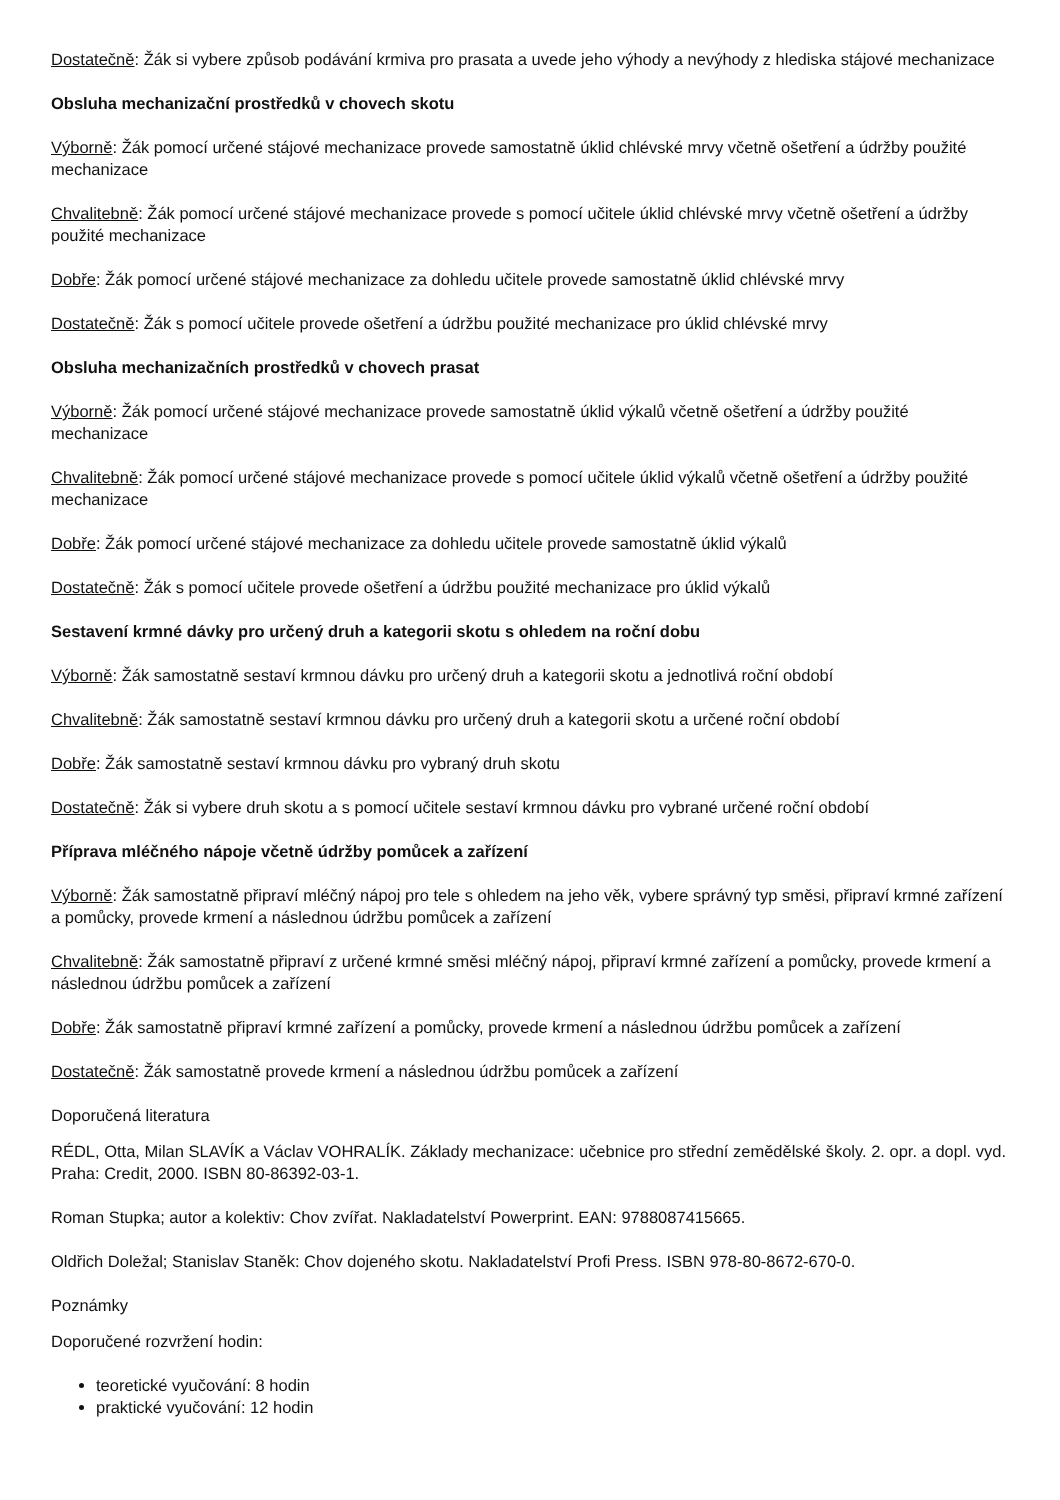Dostatečně: Žák si vybere způsob podávání krmiva pro prasata a uvede jeho výhody a nevýhody z hlediska stájové mechanizace
Obsluha mechanizační prostředků v chovech skotu
Výborně: Žák pomocí určené stájové mechanizace provede samostatně úklid chlévské mrvy včetně ošetření a údržby použité mechanizace
Chvalitebně: Žák pomocí určené stájové mechanizace provede s pomocí učitele úklid chlévské mrvy včetně ošetření a údržby použité mechanizace
Dobře: Žák pomocí určené stájové mechanizace za dohledu učitele provede samostatně úklid chlévské mrvy
Dostatečně: Žák s pomocí učitele provede ošetření a údržbu použité mechanizace pro úklid chlévské mrvy
Obsluha mechanizačních prostředků v chovech prasat
Výborně: Žák pomocí určené stájové mechanizace provede samostatně úklid výkalů včetně ošetření a údržby použité mechanizace
Chvalitebně: Žák pomocí určené stájové mechanizace provede s pomocí učitele úklid výkalů včetně ošetření a údržby použité mechanizace
Dobře: Žák pomocí určené stájové mechanizace za dohledu učitele provede samostatně úklid výkalů
Dostatečně: Žák s pomocí učitele provede ošetření a údržbu použité mechanizace pro úklid výkalů
Sestavení krmné dávky pro určený druh a kategorii skotu s ohledem na roční dobu
Výborně: Žák samostatně sestaví krmnou dávku pro určený druh a kategorii skotu a jednotlivá roční období
Chvalitebně: Žák samostatně sestaví krmnou dávku pro určený druh a kategorii skotu a určené roční období
Dobře: Žák samostatně sestaví krmnou dávku pro vybraný druh skotu
Dostatečně: Žák si vybere druh skotu a s pomocí učitele sestaví krmnou dávku pro vybrané určené roční období
Příprava mléčného nápoje včetně údržby pomůcek a zařízení
Výborně: Žák samostatně připraví mléčný nápoj pro tele s ohledem na jeho věk, vybere správný typ směsi, připraví krmné zařízení a pomůcky, provede krmení a následnou údržbu pomůcek a zařízení
Chvalitebně: Žák samostatně připraví z určené krmné směsi mléčný nápoj, připraví krmné zařízení a pomůcky, provede krmení a následnou údržbu pomůcek a zařízení
Dobře: Žák samostatně připraví krmné zařízení a pomůcky, provede krmení a následnou údržbu pomůcek a zařízení
Dostatečně: Žák samostatně provede krmení a následnou údržbu pomůcek a zařízení
Doporučená literatura
RÉDL, Otta, Milan SLAVÍK a Václav VOHRALÍK. Základy mechanizace: učebnice pro střední zemědělské školy. 2. opr. a dopl. vyd. Praha: Credit, 2000. ISBN 80-86392-03-1.
Roman Stupka; autor a kolektiv: Chov zvířat. Nakladatelství Powerprint. EAN: 9788087415665.
Oldřich Doležal; Stanislav Staněk: Chov dojeného skotu. Nakladatelství Profi Press. ISBN 978-80-8672-670-0.
Poznámky
Doporučené rozvržení hodin:
teoretické vyučování: 8 hodin
praktické vyučování: 12 hodin